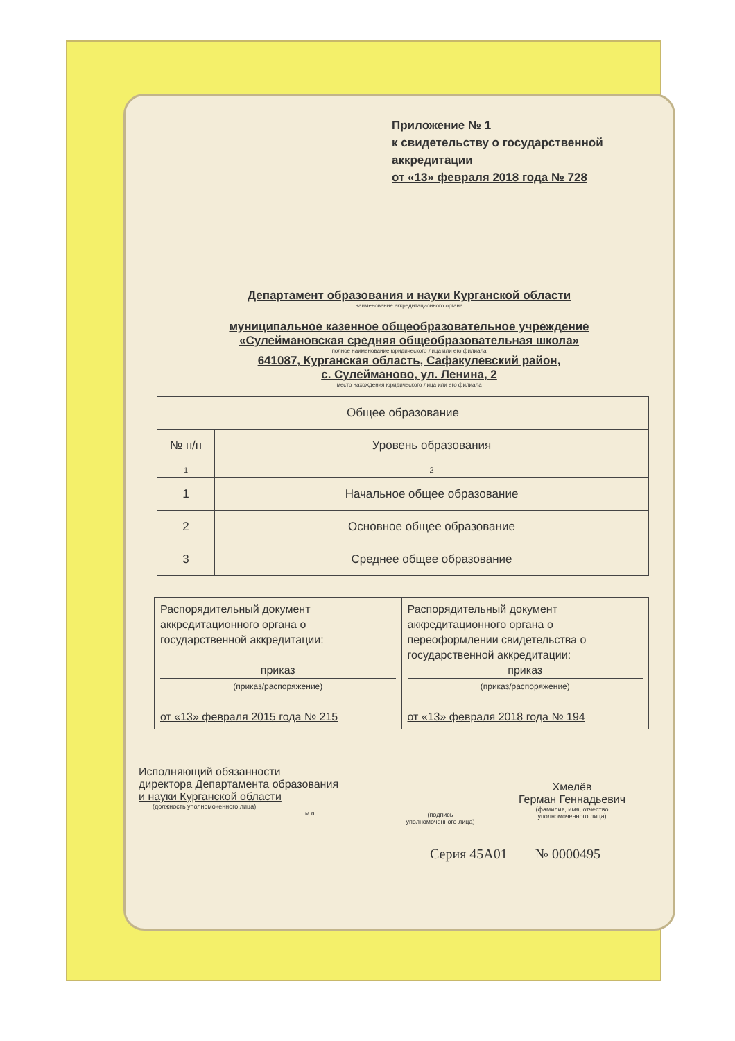Приложение № 1
к свидетельству о государственной
аккредитации
от «13» февраля 2018 года № 728
Департамент образования и науки Курганской области
наименование аккредитационного органа
муниципальное казенное общеобразовательное учреждение
«Сулеймановская средняя общеобразовательная школа»
полное наименование юридического лица или его филиала
641087, Курганская область, Сафакулевский район,
с. Сулейманово, ул. Ленина, 2
место нахождения юридического лица или его филиала
| Общее образование | |
| --- | --- |
| № п/п | Уровень образования |
| 1 | 2 |
| 1 | Начальное общее образование |
| 2 | Основное общее образование |
| 3 | Среднее общее образование |
| Распорядительный документ аккредитационного органа о государственной аккредитации: приказ (приказ/распоряжение) от «13» февраля 2015 года № 215 | Распорядительный документ аккредитационного органа о переоформлении свидетельства о государственной аккредитации: приказ (приказ/распоряжение) от «13» февраля 2018 года № 194 |
Исполняющий обязанности
директора Департамента образования
и науки Курганской области
(должность уполномоченного лица)
м.п.
(подпись
уполномоченного лица)
Хмелёв
Герман Геннадьевич
(фамилия, имя, отчество
уполномоченного лица)
Серия 45А01 № 0000495